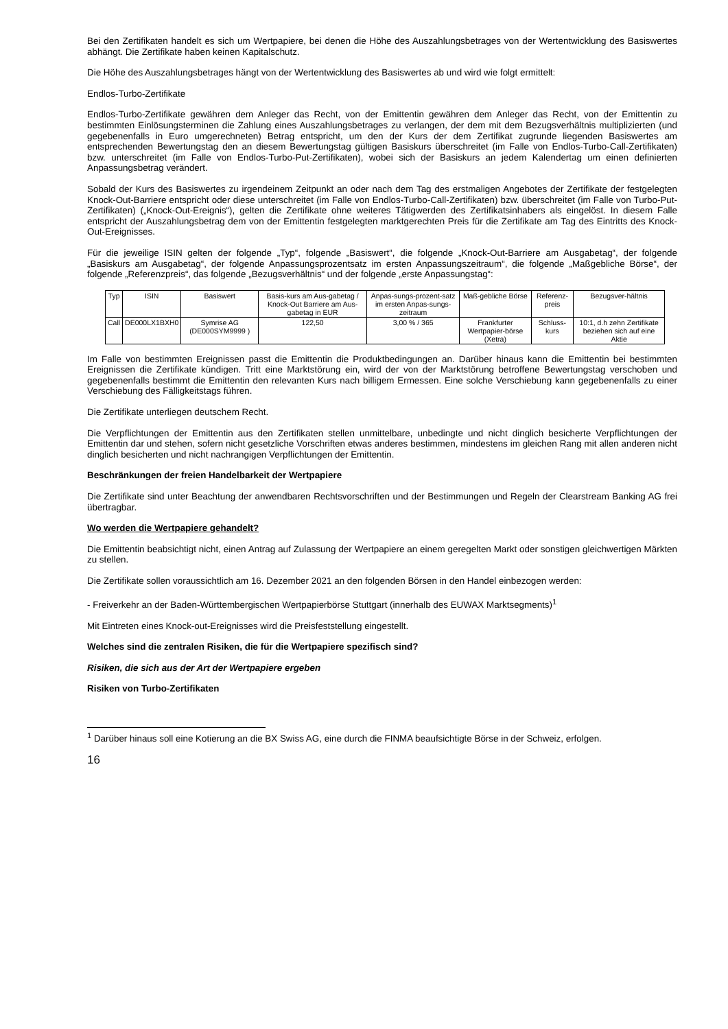Bei den Zertifikaten handelt es sich um Wertpapiere, bei denen die Höhe des Auszahlungsbetrages von der Wertentwicklung des Basiswertes abhängt. Die Zertifikate haben keinen Kapitalschutz.
Die Höhe des Auszahlungsbetrages hängt von der Wertentwicklung des Basiswertes ab und wird wie folgt ermittelt:
Endlos-Turbo-Zertifikate
Endlos-Turbo-Zertifikate gewähren dem Anleger das Recht, von der Emittentin gewähren dem Anleger das Recht, von der Emittentin zu bestimmten Einlösungsterminen die Zahlung eines Auszahlungsbetrages zu verlangen, der dem mit dem Bezugsverhältnis multiplizierten (und gegebenenfalls in Euro umgerechneten) Betrag entspricht, um den der Kurs der dem Zertifikat zugrunde liegenden Basiswertes am entsprechenden Bewertungstag den an diesem Bewertungstag gültigen Basiskurs überschreitet (im Falle von Endlos-Turbo-Call-Zertifikaten) bzw. unterschreitet (im Falle von Endlos-Turbo-Put-Zertifikaten), wobei sich der Basiskurs an jedem Kalendertag um einen definierten Anpassungsbetrag verändert.
Sobald der Kurs des Basiswertes zu irgendeinem Zeitpunkt an oder nach dem Tag des erstmaligen Angebotes der Zertifikate der festgelegten Knock-Out-Barriere entspricht oder diese unterschreitet (im Falle von Endlos-Turbo-Call-Zertifikaten) bzw. überschreitet (im Falle von Turbo-Put-Zertifikaten) („Knock-Out-Ereignis“), gelten die Zertifikate ohne weiteres Tätigwerden des Zertifikatsinhabers als eingelöst. In diesem Falle entspricht der Auszahlungsbetrag dem von der Emittentin festgelegten marktgerechten Preis für die Zertifikate am Tag des Eintritts des Knock-Out-Ereignisses.
Für die jeweilige ISIN gelten der folgende „Typ“, folgende „Basiswert“, die folgende „Knock-Out-Barriere am Ausgabetag“, der folgende „Basiskurs am Ausgabetag“, der folgende Anpassungsprozentsatz im ersten Anpassungszeitraum“, die folgende „Maßgebliche Börse“, der folgende „Referenzpreis“, das folgende „Bezugsverhältnis“ und der folgende „erste Anpassungstag“:
| Typ | ISIN | Basiswert | Basis-kurs am Aus-gabetag / Knock-Out Barriere am Aus-gabetag in EUR | Anpas-sungs-prozent-satz im ersten Anpas-sungs-zeitraum | Maß-gebliche Börse | Referenz-preis | Bezugsver-hältnis |
| Call | DE000LX1BXH0 | Symrise AG (DE000SYM9999 ) | 122,50 | 3,00 % / 365 | Frankfurter Wertpapier-börse (Xetra) | Schluss-kurs | 10:1, d.h zehn Zertifikate beziehen sich auf eine Aktie |
Im Falle von bestimmten Ereignissen passt die Emittentin die Produktbedingungen an. Darüber hinaus kann die Emittentin bei bestimmten Ereignissen die Zertifikate kündigen. Tritt eine Marktstörung ein, wird der von der Marktstörung betroffene Bewertungstag verschoben und gegebenenfalls bestimmt die Emittentin den relevanten Kurs nach billigem Ermessen. Eine solche Verschiebung kann gegebenenfalls zu einer Verschiebung des Fälligkeitstags führen.
Die Zertifikate unterliegen deutschem Recht.
Die Verpflichtungen der Emittentin aus den Zertifikaten stellen unmittelbare, unbedingte und nicht dinglich besicherte Verpflichtungen der Emittentin dar und stehen, sofern nicht gesetzliche Vorschriften etwas anderes bestimmen, mindestens im gleichen Rang mit allen anderen nicht dinglich besicherten und nicht nachrangigen Verpflichtungen der Emittentin.
Beschränkungen der freien Handelbarkeit der Wertpapiere
Die Zertifikate sind unter Beachtung der anwendbaren Rechtsvorschriften und der Bestimmungen und Regeln der Clearstream Banking AG frei übertragbar.
Wo werden die Wertpapiere gehandelt?
Die Emittentin beabsichtigt nicht, einen Antrag auf Zulassung der Wertpapiere an einem geregelten Markt oder sonstigen gleichwertigen Märkten zu stellen.
Die Zertifikate sollen voraussichtlich am 16. Dezember 2021 an den folgenden Börsen in den Handel einbezogen werden:
- Freiverkehr an der Baden-Württembergischen Wertpapierbörse Stuttgart (innerhalb des EUWAX Marktsegments)<sup>1</sup>
Mit Eintreten eines Knock-out-Ereignisses wird die Preisfeststellung eingestellt.
Welches sind die zentralen Risiken, die für die Wertpapiere spezifisch sind?
Risiken, die sich aus der Art der Wertpapiere ergeben
Risiken von Turbo-Zertifikaten
<sup>1</sup> Darüber hinaus soll eine Kotierung an die BX Swiss AG, eine durch die FINMA beaufsichtigte Börse in der Schweiz, erfolgen.
16